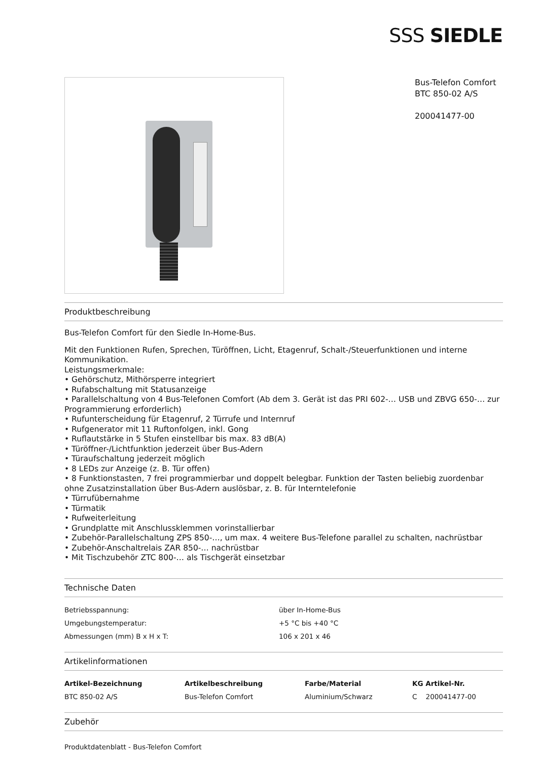SSS SIEDLE
Bus-Telefon Comfort
BTC 850-02 A/S
200041477-00
Produktbeschreibung
Bus-Telefon Comfort für den Siedle In-Home-Bus.
Mit den Funktionen Rufen, Sprechen, Türöffnen, Licht, Etagenruf, Schalt-/Steuerfunktionen und interne Kommunikation.
Leistungsmerkmale:
• Gehörschutz, Mithörsperre integriert
• Rufabschaltung mit Statusanzeige
• Parallelschaltung von 4 Bus-Telefonen Comfort (Ab dem 3. Gerät ist das PRI 602-… USB und ZBVG 650-… zur Programmierung erforderlich)
• Rufunterscheidung für Etagenruf, 2 Türrufe und Internruf
• Rufgenerator mit 11 Ruftonfolgen, inkl. Gong
• Ruflautstärke in 5 Stufen einstellbar bis max. 83 dB(A)
• Türöffner-/Lichtfunktion jederzeit über Bus-Adern
• Türaufschaltung jederzeit möglich
• 8 LEDs zur Anzeige (z. B. Tür offen)
• 8 Funktionstasten, 7 frei programmierbar und doppelt belegbar. Funktion der Tasten beliebig zuordenbar ohne Zusatzinstallation über Bus-Adern auslösbar, z. B. für Interntelefonie
• Türrufübernahme
• Türmatik
• Rufweiterleitung
• Grundplatte mit Anschlussklemmen vorinstallierbar
• Zubehör-Parallelschaltung ZPS 850-…, um max. 4 weitere Bus-Telefone parallel zu schalten, nachrüstbar
• Zubehör-Anschaltrelais ZAR 850-… nachrüstbar
• Mit Tischzubehör ZTC 800-… als Tischgerät einsetzbar
Technische Daten
| Betriebsspannung: | über In-Home-Bus |
| Umgebungstemperatur: | +5 °C bis +40 °C |
| Abmessungen (mm) B x H x T: | 106 x 201 x 46 |
Artikelinformationen
| Artikel-Bezeichnung | Artikelbeschreibung | Farbe/Material | KG Artikel-Nr. |
| --- | --- | --- | --- |
| BTC 850-02 A/S | Bus-Telefon Comfort | Aluminium/Schwarz | C 200041477-00 |
Zubehör
Produktdatenblatt - Bus-Telefon Comfort